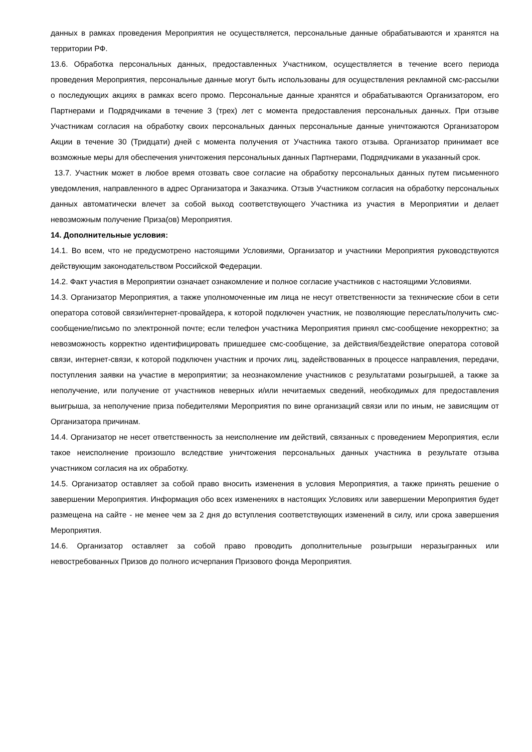данных в рамках проведения Мероприятия не осуществляется, персональные данные обрабатываются и хранятся на территории РФ.
13.6. Обработка персональных данных, предоставленных Участником, осуществляется в течение всего периода проведения Мероприятия, персональные данные могут быть использованы для осуществления рекламной смс-рассылки о последующих акциях в рамках всего промо. Персональные данные хранятся и обрабатываются Организатором, его Партнерами и Подрядчиками в течение 3 (трех) лет с момента предоставления персональных данных. При отзыве Участникам согласия на обработку своих персональных данных персональные данные уничтожаются Организатором Акции в течение 30 (Тридцати) дней с момента получения от Участника такого отзыва. Организатор принимает все возможные меры для обеспечения уничтожения персональных данных Партнерами, Подрядчиками в указанный срок.
13.7. Участник может в любое время отозвать свое согласие на обработку персональных данных путем письменного уведомления, направленного в адрес Организатора и Заказчика. Отзыв Участником согласия на обработку персональных данных автоматически влечет за собой выход соответствующего Участника из участия в Мероприятии и делает невозможным получение Приза(ов) Мероприятия.
14. Дополнительные условия:
14.1. Во всем, что не предусмотрено настоящими Условиями, Организатор и участники Мероприятия руководствуются действующим законодательством Российской Федерации.
14.2. Факт участия в Мероприятии означает ознакомление и полное согласие участников с настоящими Условиями.
14.3. Организатор Мероприятия, а также уполномоченные им лица не несут ответственности за технические сбои в сети оператора сотовой связи/интернет-провайдера, к которой подключен участник, не позволяющие переслать/получить смс-сообщение/письмо по электронной почте; если телефон участника Мероприятия принял смс-сообщение некорректно; за невозможность корректно идентифицировать пришедшее смс-сообщение, за действия/бездействие оператора сотовой связи, интернет-связи, к которой подключен участник и прочих лиц, задействованных в процессе направления, передачи, поступления заявки на участие в мероприятии; за неознакомление участников с результатами розыгрышей, а также за неполучение, или получение от участников неверных и/или нечитаемых сведений, необходимых для предоставления выигрыша, за неполучение приза победителями Мероприятия по вине организаций связи или по иным, не зависящим от Организатора причинам.
14.4. Организатор не несет ответственность за неисполнение им действий, связанных с проведением Мероприятия, если такое неисполнение произошло вследствие уничтожения персональных данных участника в результате отзыва участником согласия на их обработку.
14.5. Организатор оставляет за собой право вносить изменения в условия Мероприятия, а также принять решение о завершении Мероприятия. Информация обо всех изменениях в настоящих Условиях или завершении Мероприятия будет размещена на сайте - не менее чем за 2 дня до вступления соответствующих изменений в силу, или срока завершения Мероприятия.
14.6. Организатор оставляет за собой право проводить дополнительные розыгрыши неразыгранных или невостребованных Призов до полного исчерпания Призового фонда Мероприятия.